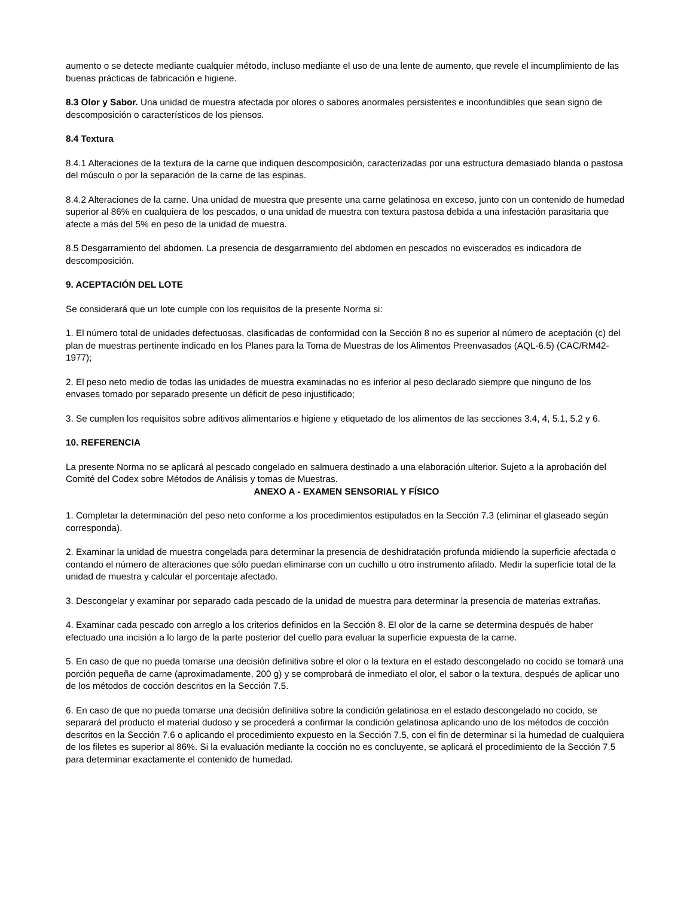aumento o se detecte mediante cualquier método, incluso mediante el uso de una lente de aumento, que revele el incumplimiento de las buenas prácticas de fabricación e higiene.
8.3 Olor y Sabor. Una unidad de muestra afectada por olores o sabores anormales persistentes e inconfundibles que sean signo de descomposición o característicos de los piensos.
8.4 Textura
8.4.1 Alteraciones de la textura de la carne que indiquen descomposición, caracterizadas por una estructura demasiado blanda o pastosa del músculo o por la separación de la carne de las espinas.
8.4.2 Alteraciones de la carne. Una unidad de muestra que presente una carne gelatinosa en exceso, junto con un contenido de humedad superior al 86% en cualquiera de los pescados, o una unidad de muestra con textura pastosa debida a una infestación parasitaria que afecte a más del 5% en peso de la unidad de muestra.
8.5 Desgarramiento del abdomen. La presencia de desgarramiento del abdomen en pescados no eviscerados es indicadora de descomposición.
9. ACEPTACIÓN DEL LOTE
Se considerará que un lote cumple con los requisitos de la presente Norma si:
1. El número total de unidades defectuosas, clasificadas de conformidad con la Sección 8 no es superior al número de aceptación (c) del plan de muestras pertinente indicado en los Planes para la Toma de Muestras de los Alimentos Preenvasados (AQL-6.5) (CAC/RM42-1977);
2. El peso neto medio de todas las unidades de muestra examinadas no es inferior al peso declarado siempre que ninguno de los envases tomado por separado presente un déficit de peso injustificado;
3. Se cumplen los requisitos sobre aditivos alimentarios e higiene y etiquetado de los alimentos de las secciones 3.4, 4, 5.1, 5.2 y 6.
10. REFERENCIA
La presente Norma no se aplicará al pescado congelado en salmuera destinado a una elaboración ulterior. Sujeto a la aprobación del Comité del Codex sobre Métodos de Análisis y tomas de Muestras.
ANEXO A - EXAMEN SENSORIAL Y FÍSICO
1. Completar la determinación del peso neto conforme a los procedimientos estipulados en la Sección 7.3 (eliminar el glaseado según corresponda).
2. Examinar la unidad de muestra congelada para determinar la presencia de deshidratación profunda midiendo la superficie afectada o contando el número de alteraciones que sólo puedan eliminarse con un cuchillo u otro instrumento afilado. Medir la superficie total de la unidad de muestra y calcular el porcentaje afectado.
3. Descongelar y examinar por separado cada pescado de la unidad de muestra para determinar la presencia de materias extrañas.
4. Examinar cada pescado con arreglo a los criterios definidos en la Sección 8. El olor de la carne se determina después de haber efectuado una incisión a lo largo de la parte posterior del cuello para evaluar la superficie expuesta de la carne.
5. En caso de que no pueda tomarse una decisión definitiva sobre el olor o la textura en el estado descongelado no cocido se tomará una porción pequeña de carne (aproximadamente, 200 g) y se comprobará de inmediato el olor, el sabor o la textura, después de aplicar uno de los métodos de cocción descritos en la Sección 7.5.
6. En caso de que no pueda tomarse una decisión definitiva sobre la condición gelatinosa en el estado descongelado no cocido, se separará del producto el material dudoso y se procederá a confirmar la condición gelatinosa aplicando uno de los métodos de cocción descritos en la Sección 7.6 o aplicando el procedimiento expuesto en la Sección 7.5, con el fin de determinar si la humedad de cualquiera de los filetes es superior al 86%. Si la evaluación mediante la cocción no es concluyente, se aplicará el procedimiento de la Sección 7.5 para determinar exactamente el contenido de humedad.